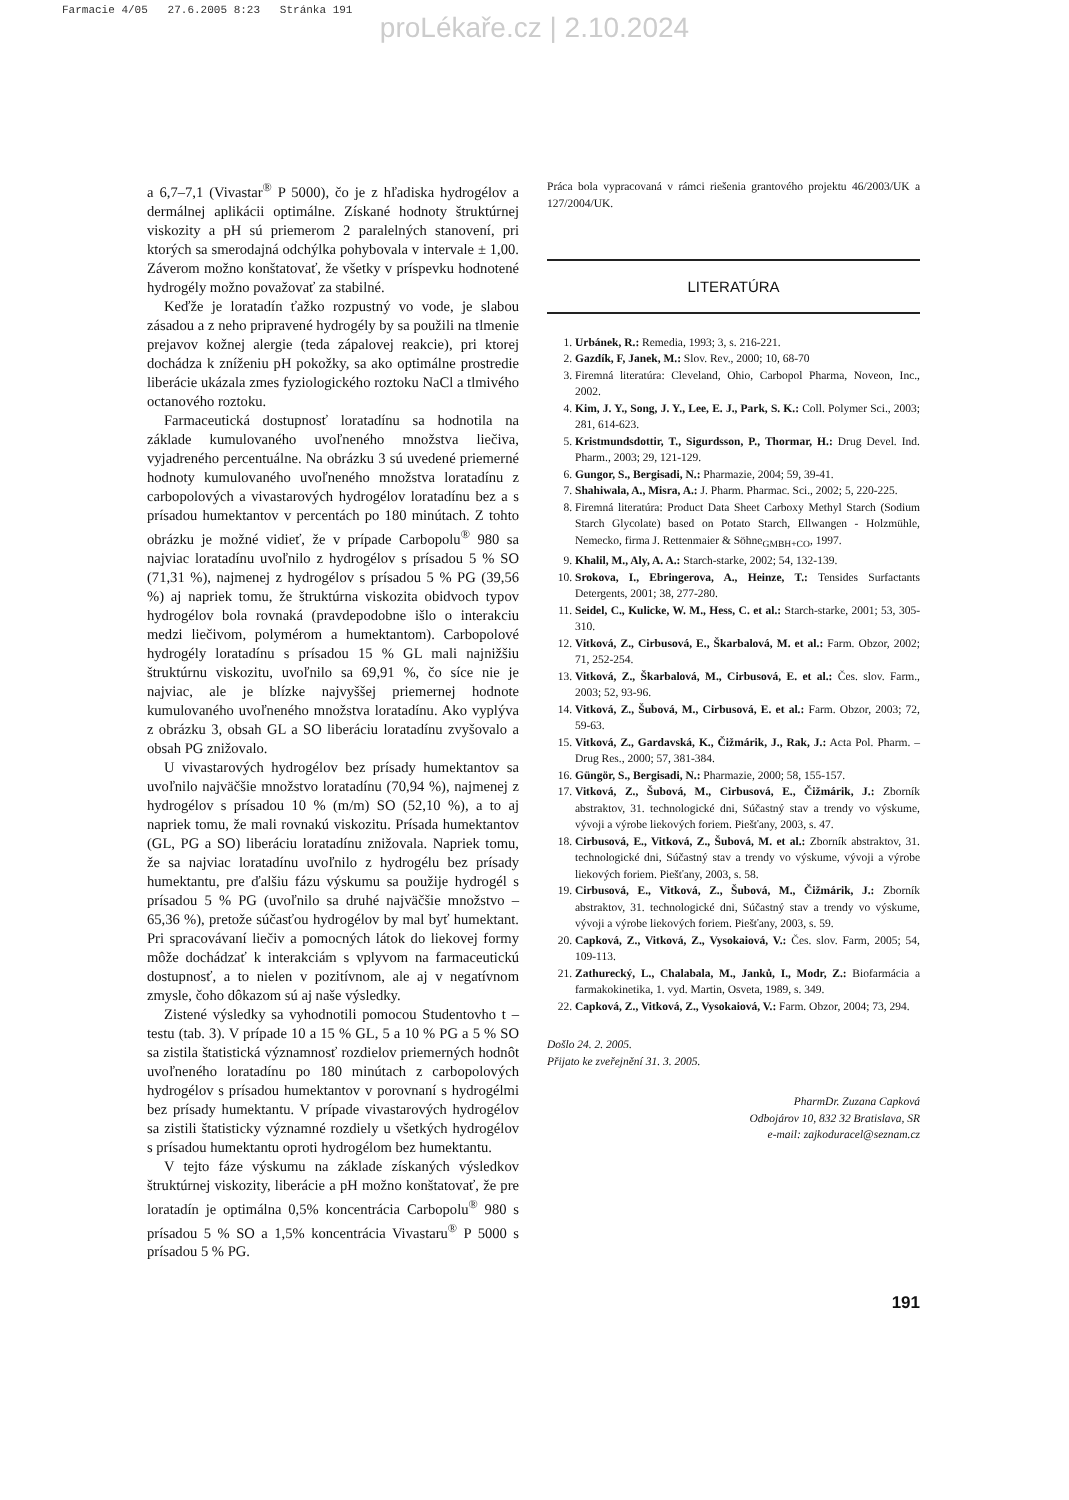Farmacie 4/05 27.6.2005 8:23 Stránka 191
proLékaře.cz | 2.10.2024
a 6,7–7,1 (Vivastar<sup>®</sup> P 5000), čo je z hľadiska hydrogélov a dermálnej aplikácii optimálne. Získané hodnoty štruktúrnej viskozity a pH sú priemerom 2 paralelných stanovení, pri ktorých sa smerodajná odchýlka pohybovala v intervale ± 1,00. Záverom možno konštatovať, že všetky v príspevku hodnotené hydrogély možno považovať za stabilné.
Keďže je loratadín ťažko rozpustný vo vode, je slabou zásadou a z neho pripravené hydrogély by sa použili na tlmenie prejavov kožnej alergie (teda zápalovej reakcie), pri ktorej dochádza k zníženiu pH pokožky, sa ako optimálne prostredie liberácie ukázala zmes fyziologického roztoku NaCl a tlmivého octanového roztoku.
Farmaceutická dostupnosť loratadínu sa hodnotila na základe kumulovaného uvoľneného množstva liečiva, vyjadreného percentuálne. Na obrázku 3 sú uvedené priemerné hodnoty kumulovaného uvoľneného množstva loratadínu z carbopolových a vivastarových hydrogélov loratadínu bez a s prísadou humektantov v percentách po 180 minútach. Z tohto obrázku je možné vidieť, že v prípade Carbopolu<sup>®</sup> 980 sa najviac loratadínu uvoľnilo z hydrogélov s prísadou 5 % SO (71,31 %), najmenej z hydrogélov s prísadou 5 % PG (39,56 %) aj napriek tomu, že štruktúrna viskozita obidvoch typov hydrogélov bola rovnaká (pravdepodobne išlo o interakciu medzi liečivom, polymérom a humektantom). Carbopolové hydrogély loratadínu s prísadou 15 % GL mali najnižšiu štruktúrnu viskozitu, uvoľnilo sa 69,91 %, čo síce nie je najviac, ale je blízke najvyššej priemernej hodnote kumulovaného uvoľneného množstva loratadínu. Ako vyplýva z obrázku 3, obsah GL a SO liberáciu loratadínu zvyšovalo a obsah PG znižovalo.
U vivastarových hydrogélov bez prísady humektantov sa uvoľnilo najväčšie množstvo loratadínu (70,94 %), najmenej z hydrogélov s prísadou 10 % (m/m) SO (52,10 %), a to aj napriek tomu, že mali rovnakú viskozitu. Prísada humektantov (GL, PG a SO) liberáciu loratadínu znižovala. Napriek tomu, že sa najviac loratadínu uvoľnilo z hydrogélu bez prísady humektantu, pre ďalšiu fázu výskumu sa použije hydrogél s prísadou 5 % PG (uvoľnilo sa druhé najväčšie množstvo – 65,36 %), pretože súčasťou hydrogélov by mal byť humektant. Pri spracovávaní liečiv a pomocných látok do liekovej formy môže dochádzať k interakciám s vplyvom na farmaceutickú dostupnosť, a to nielen v pozitívnom, ale aj v negatívnom zmysle, čoho dôkazom sú aj naše výsledky.
Zistené výsledky sa vyhodnotili pomocou Studentovho t – testu (tab. 3). V prípade 10 a 15 % GL, 5 a 10 % PG a 5 % SO sa zistila štatistická významnosť rozdielov priemerných hodnôt uvoľneného loratadínu po 180 minútach z carbopolových hydrogélov s prísadou humektantov v porovnaní s hydrogélmi bez prísady humektantu. V prípade vivastarových hydrogélov sa zistili štatisticky významné rozdiely u všetkých hydrogélov s prísadou humektantu oproti hydrogélom bez humektantu.
V tejto fáze výskumu na základe získaných výsledkov štruktúrnej viskozity, liberácie a pH možno konštatovať, že pre loratadín je optimálna 0,5% koncentrácia Carbopolu<sup>®</sup> 980 s prísadou 5 % SO a 1,5% koncentrácia Vivastaru<sup>®</sup> P 5000 s prísadou 5 % PG.
Práca bola vypracovaná v rámci riešenia grantového projektu 46/2003/UK a 127/2004/UK.
LITERATÚRA
1. Urbánek, R.: Remedia, 1993; 3, s. 216-221.
2. Gazdík, F, Janek, M.: Slov. Rev., 2000; 10, 68-70
3. Firemná literatúra: Cleveland, Ohio, Carbopol Pharma, Noveon, Inc., 2002.
4. Kim, J. Y., Song, J. Y., Lee, E. J., Park, S. K.: Coll. Polymer Sci., 2003; 281, 614-623.
5. Kristmundsdottir, T., Sigurdsson, P., Thormar, H.: Drug Devel. Ind. Pharm., 2003; 29, 121-129.
6. Gungor, S., Bergisadi, N.: Pharmazie, 2004; 59, 39-41.
7. Shahiwala, A., Misra, A.: J. Pharm. Pharmac. Sci., 2002; 5, 220-225.
8. Firemná literatúra: Product Data Sheet Carboxy Methyl Starch (Sodium Starch Glycolate) based on Potato Starch, Ellwangen - Holzmühle, Nemecko, firma J. Rettenmaier & Söhne<sub>GMBH+CO</sub>, 1997.
9. Khalil, M., Aly, A. A.: Starch-starke, 2002; 54, 132-139.
10. Srokova, I., Ebringerova, A., Heinze, T.: Tensides Surfactants Detergents, 2001; 38, 277-280.
11. Seidel, C., Kulicke, W. M., Hess, C. et al.: Starch-starke, 2001; 53, 305-310.
12. Vitková, Z., Cirbusová, E., Škarbalová, M. et al.: Farm. Obzor, 2002; 71, 252-254.
13. Vitková, Z., Škarbalová, M., Cirbusová, E. et al.: Čes. slov. Farm., 2003; 52, 93-96.
14. Vitková, Z., Šubová, M., Cirbusová, E. et al.: Farm. Obzor, 2003; 72, 59-63.
15. Vitková, Z., Gardavská, K., Čižmárik, J., Rak, J.: Acta Pol. Pharm. – Drug Res., 2000; 57, 381-384.
16. Güngör, S., Bergisadi, N.: Pharmazie, 2000; 58, 155-157.
17. Vitková, Z., Šubová, M., Cirbusová, E., Čižmárik, J.: Zborník abstraktov, 31. technologické dni, Súčastný stav a trendy vo výskume, vývoji a výrobe liekových foriem. Piešťany, 2003, s. 47.
18. Cirbusová, E., Vitková, Z., Šubová, M. et al.: Zborník abstraktov, 31. technologické dni, Súčastný stav a trendy vo výskume, vývoji a výrobe liekových foriem. Piešťany, 2003, s. 58.
19. Cirbusová, E., Vitková, Z., Šubová, M., Čižmárik, J.: Zborník abstraktov, 31. technologické dni, Súčastný stav a trendy vo výskume, vývoji a výrobe liekových foriem. Piešťany, 2003, s. 59.
20. Capková, Z., Vitková, Z., Vysokaiová, V.: Čes. slov. Farm, 2005; 54, 109-113.
21. Zathurecký, L., Chalabala, M., Janků, I., Modr, Z.: Biofarmácia a farmakokinetika, 1. vyd. Martin, Osveta, 1989, s. 349.
22. Capková, Z., Vitková, Z., Vysokaiová, V.: Farm. Obzor, 2004; 73, 294.
Došlo 24. 2. 2005.
Přijato ke zveřejnění 31. 3. 2005.
PharmDr. Zuzana Capková
Odbojárov 10, 832 32 Bratislava, SR
e-mail: zajkoduracel@seznam.cz
191